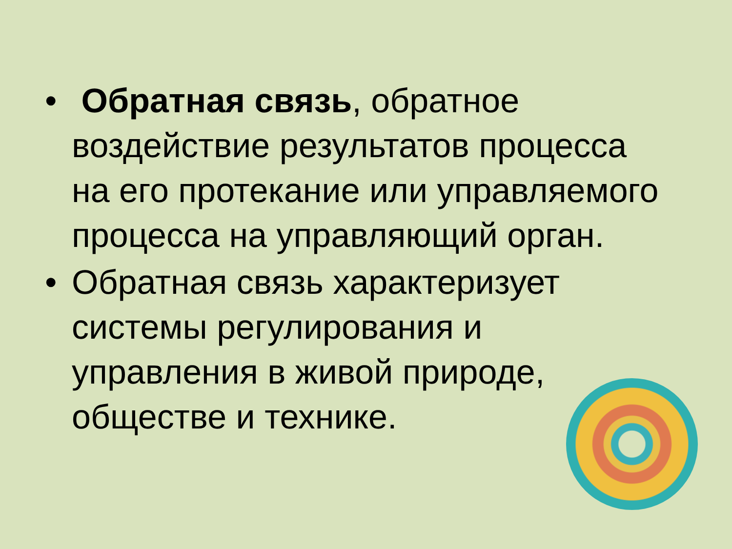• Обратная связь, обратное воздействие результатов процесса на его протекание или управляемого процесса на управляющий орган.
• Обратная связь характеризует системы регулирования и управления в живой природе, обществе и технике.